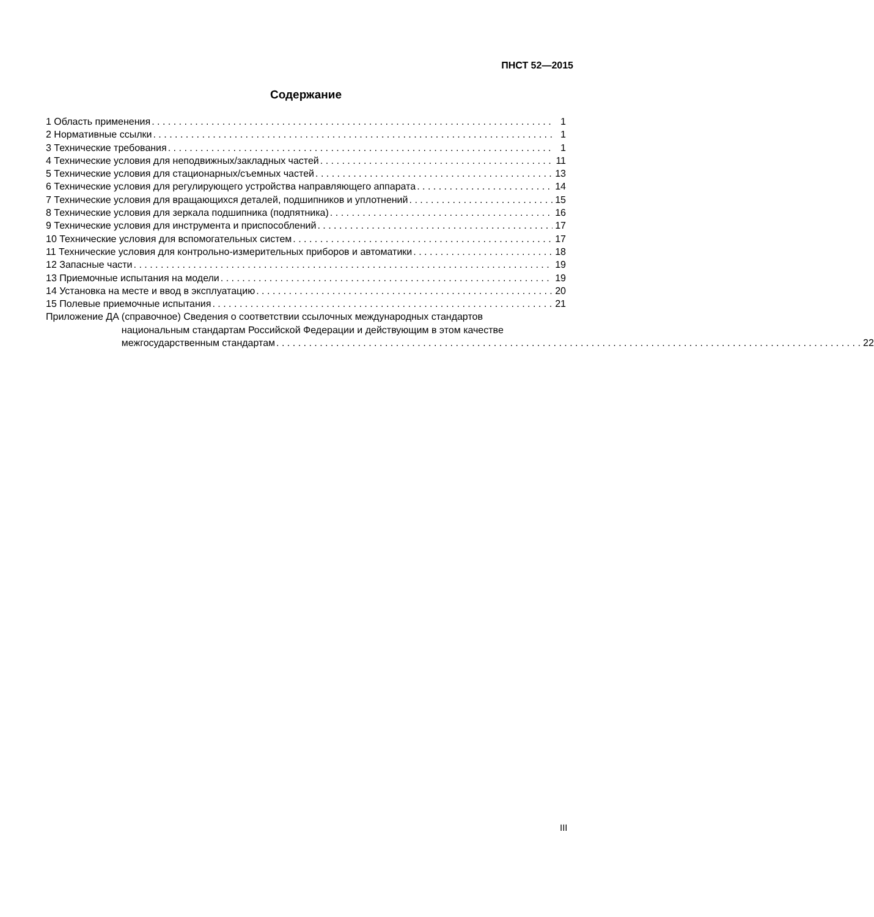ПНСТ 52—2015
Содержание
1 Область применения 1
2 Нормативные ссылки 1
3 Технические требования 1
4 Технические условия для неподвижных/закладных частей 11
5 Технические условия для стационарных/съемных частей 13
6 Технические условия для регулирующего устройства направляющего аппарата 14
7 Технические условия для вращающихся деталей, подшипников и уплотнений 15
8 Технические условия для зеркала подшипника (подпятника) 16
9 Технические условия для инструмента и приспособлений 17
10 Технические условия для вспомогательных систем 17
11 Технические условия для контрольно-измерительных приборов и автоматики 18
12 Запасные части 19
13 Приемочные испытания на модели 19
14 Установка на месте и ввод в эксплуатацию 20
15 Полевые приемочные испытания 21
Приложение ДА (справочное) Сведения о соответствии ссылочных международных стандартов
национальным стандартам Российской Федерации и действующим в этом качестве
межгосударственным стандартам 22
III